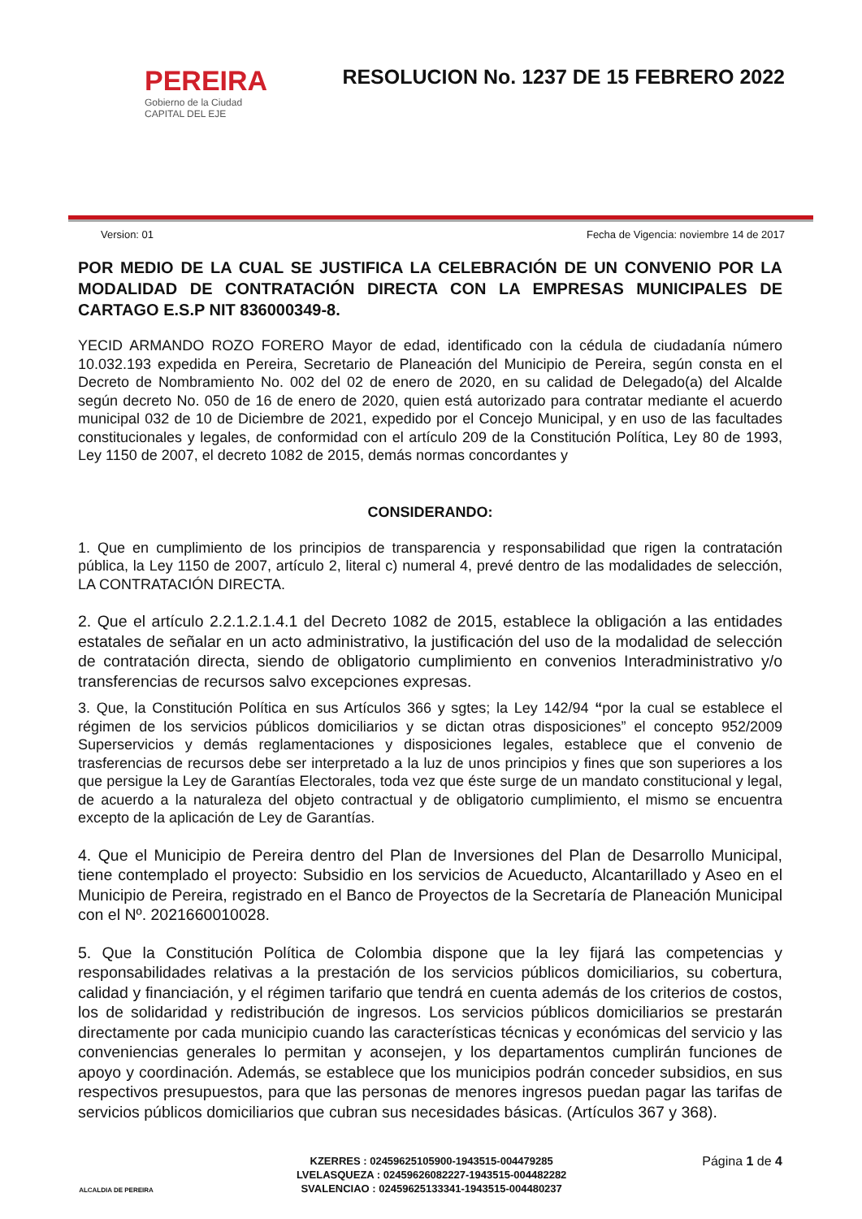PEREIRA
Gobierno de la Ciudad
CAPITAL DEL EJE
RESOLUCION No. 1237 DE 15 FEBRERO 2022
Version: 01 Fecha de Vigencia: noviembre 14 de 2017
POR MEDIO DE LA CUAL SE JUSTIFICA LA CELEBRACIÓN DE UN CONVENIO POR LA MODALIDAD DE CONTRATACIÓN DIRECTA CON LA EMPRESAS MUNICIPALES DE CARTAGO E.S.P NIT 836000349-8.
YECID ARMANDO ROZO FORERO Mayor de edad, identificado con la cédula de ciudadanía número 10.032.193 expedida en Pereira, Secretario de Planeación del Municipio de Pereira, según consta en el Decreto de Nombramiento No. 002 del 02 de enero de 2020, en su calidad de Delegado(a) del Alcalde según decreto No. 050 de 16 de enero de 2020, quien está autorizado para contratar mediante el acuerdo municipal 032 de 10 de Diciembre de 2021, expedido por el Concejo Municipal, y en uso de las facultades constitucionales y legales, de conformidad con el artículo 209 de la Constitución Política, Ley 80 de 1993, Ley 1150 de 2007, el decreto 1082 de 2015, demás normas concordantes y
CONSIDERANDO:
1. Que en cumplimiento de los principios de transparencia y responsabilidad que rigen la contratación pública, la Ley 1150 de 2007, artículo 2, literal c) numeral 4, prevé dentro de las modalidades de selección, LA CONTRATACIÓN DIRECTA.
2. Que el artículo 2.2.1.2.1.4.1 del Decreto 1082 de 2015, establece la obligación a las entidades estatales de señalar en un acto administrativo, la justificación del uso de la modalidad de selección de contratación directa, siendo de obligatorio cumplimiento en convenios Interadministrativo y/o transferencias de recursos salvo excepciones expresas.
3. Que, la Constitución Política en sus Artículos 366 y sgtes; la Ley 142/94 “por la cual se establece el régimen de los servicios públicos domiciliarios y se dictan otras disposiciones” el concepto 952/2009 Superservicios y demás reglamentaciones y disposiciones legales, establece que el convenio de trasferencias de recursos debe ser interpretado a la luz de unos principios y fines que son superiores a los que persigue la Ley de Garantías Electorales, toda vez que éste surge de un mandato constitucional y legal, de acuerdo a la naturaleza del objeto contractual y de obligatorio cumplimiento, el mismo se encuentra excepto de la aplicación de Ley de Garantías.
4. Que el Municipio de Pereira dentro del Plan de Inversiones del Plan de Desarrollo Municipal, tiene contemplado el proyecto: Subsidio en los servicios de Acueducto, Alcantarillado y Aseo en el Municipio de Pereira, registrado en el Banco de Proyectos de la Secretaría de Planeación Municipal con el Nº. 2021660010028.
5. Que la Constitución Política de Colombia dispone que la ley fijará las competencias y responsabilidades relativas a la prestación de los servicios públicos domiciliarios, su cobertura, calidad y financiación, y el régimen tarifario que tendrá en cuenta además de los criterios de costos, los de solidaridad y redistribución de ingresos. Los servicios públicos domiciliarios se prestarán directamente por cada municipio cuando las características técnicas y económicas del servicio y las conveniencias generales lo permitan y aconsejen, y los departamentos cumplirán funciones de apoyo y coordinación. Además, se establece que los municipios podrán conceder subsidios, en sus respectivos presupuestos, para que las personas de menores ingresos puedan pagar las tarifas de servicios públicos domiciliarios que cubran sus necesidades básicas. (Artículos 367 y 368).
ALCALDIA DE PEREIRA
KZERRES : 02459625105900-1943515-004479285
LVELASQUEZA : 02459626082227-1943515-004482282
SVALENCIAO : 02459625133341-1943515-004480237
Página 1 de 4